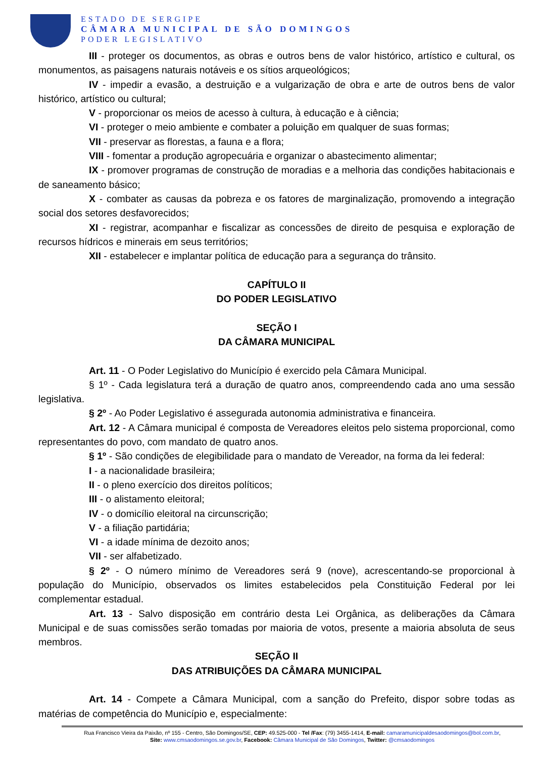ESTADO DE SERGIPE
CÂMARA MUNICIPAL DE SÃO DOMINGOS
PODER LEGISLATIVO
III - proteger os documentos, as obras e outros bens de valor histórico, artístico e cultural, os monumentos, as paisagens naturais notáveis e os sítios arqueológicos;
IV - impedir a evasão, a destruição e a vulgarização de obra e arte de outros bens de valor histórico, artístico ou cultural;
V - proporcionar os meios de acesso à cultura, à educação e à ciência;
VI - proteger o meio ambiente e combater a poluição em qualquer de suas formas;
VII - preservar as florestas, a fauna e a flora;
VIII - fomentar a produção agropecuária e organizar o abastecimento alimentar;
IX - promover programas de construção de moradias e a melhoria das condições habitacionais e de saneamento básico;
X - combater as causas da pobreza e os fatores de marginalização, promovendo a integração social dos setores desfavorecidos;
XI - registrar, acompanhar e fiscalizar as concessões de direito de pesquisa e exploração de recursos hídricos e minerais em seus territórios;
XII - estabelecer e implantar política de educação para a segurança do trânsito.
CAPÍTULO II
DO PODER LEGISLATIVO
SEÇÃO I
DA CÂMARA MUNICIPAL
Art. 11 - O Poder Legislativo do Município é exercido pela Câmara Municipal.
§ 1º - Cada legislatura terá a duração de quatro anos, compreendendo cada ano uma sessão legislativa.
§ 2º - Ao Poder Legislativo é assegurada autonomia administrativa e financeira.
Art. 12 - A Câmara municipal é composta de Vereadores eleitos pelo sistema proporcional, como representantes do povo, com mandato de quatro anos.
§ 1º - São condições de elegibilidade para o mandato de Vereador, na forma da lei federal:
I - a nacionalidade brasileira;
II - o pleno exercício dos direitos políticos;
III - o alistamento eleitoral;
IV - o domicílio eleitoral na circunscrição;
V - a filiação partidária;
VI - a idade mínima de dezoito anos;
VII - ser alfabetizado.
§ 2º - O número mínimo de Vereadores será 9 (nove), acrescentando-se proporcional à população do Município, observados os limites estabelecidos pela Constituição Federal por lei complementar estadual.
Art. 13 - Salvo disposição em contrário desta Lei Orgânica, as deliberações da Câmara Municipal e de suas comissões serão tomadas por maioria de votos, presente a maioria absoluta de seus membros.
SEÇÃO II
DAS ATRIBUIÇÕES DA CÂMARA MUNICIPAL
Art. 14 - Compete a Câmara Municipal, com a sanção do Prefeito, dispor sobre todas as matérias de competência do Município e, especialmente:
Rua Francisco Vieira da Paixão, nº 155 - Centro, São Domingos/SE, CEP: 49.525-000 - Tel /Fax: (79) 3455-1414, E-mail: camaramunicipaldesaodomingos@bol.com.br,
Site: www.cmsaodomingos.se.gov.br, Facebook: Câmara Municipal de São Domingos, Twitter: @cmsaodomingos